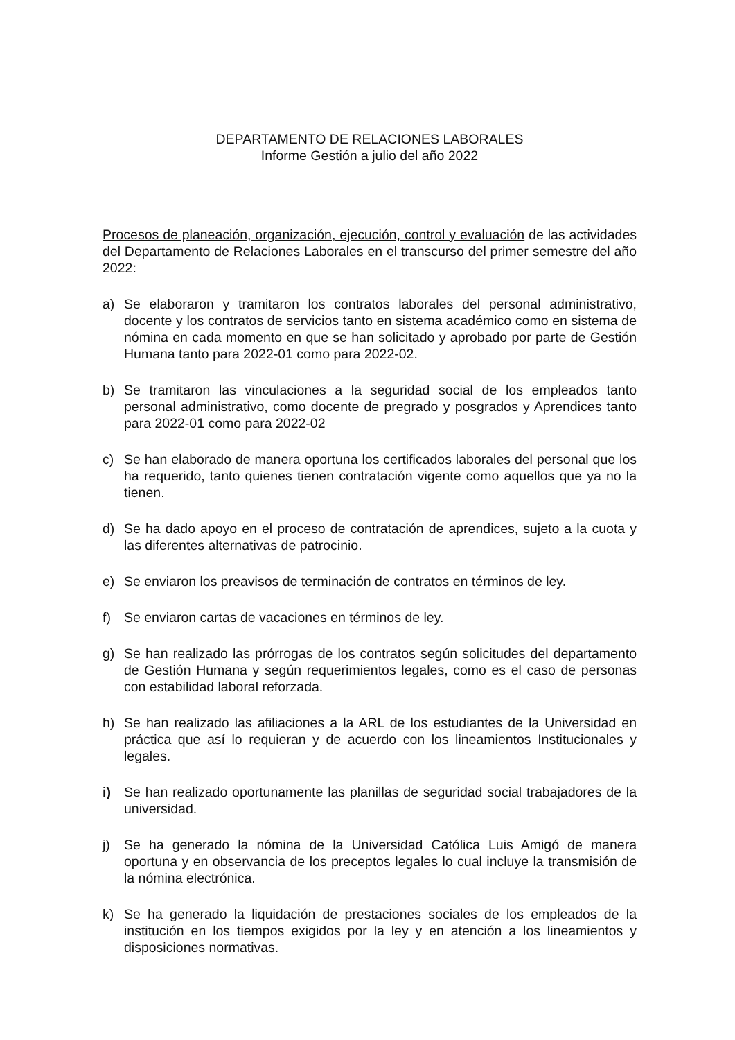DEPARTAMENTO DE RELACIONES LABORALES
Informe Gestión a julio del año 2022
Procesos de planeación, organización, ejecución, control y evaluación de las actividades del Departamento de Relaciones Laborales en el transcurso del primer semestre del año 2022:
a) Se elaboraron y tramitaron los contratos laborales del personal administrativo, docente y los contratos de servicios tanto en sistema académico como en sistema de nómina en cada momento en que se han solicitado y aprobado por parte de Gestión Humana tanto para 2022-01 como para 2022-02.
b) Se tramitaron las vinculaciones a la seguridad social de los empleados tanto personal administrativo, como docente de pregrado y posgrados y Aprendices tanto para 2022-01 como para 2022-02
c) Se han elaborado de manera oportuna los certificados laborales del personal que los ha requerido, tanto quienes tienen contratación vigente como aquellos que ya no la tienen.
d) Se ha dado apoyo en el proceso de contratación de aprendices, sujeto a la cuota y las diferentes alternativas de patrocinio.
e) Se enviaron los preavisos de terminación de contratos en términos de ley.
f) Se enviaron cartas de vacaciones en términos de ley.
g) Se han realizado las prórrogas de los contratos según solicitudes del departamento de Gestión Humana y según requerimientos legales, como es el caso de personas con estabilidad laboral reforzada.
h) Se han realizado las afiliaciones a la ARL de los estudiantes de la Universidad en práctica que así lo requieran y de acuerdo con los lineamientos Institucionales y legales.
i) Se han realizado oportunamente las planillas de seguridad social trabajadores de la universidad.
j) Se ha generado la nómina de la Universidad Católica Luis Amigó de manera oportuna y en observancia de los preceptos legales lo cual incluye la transmisión de la nómina electrónica.
k) Se ha generado la liquidación de prestaciones sociales de los empleados de la institución en los tiempos exigidos por la ley y en atención a los lineamientos y disposiciones normativas.